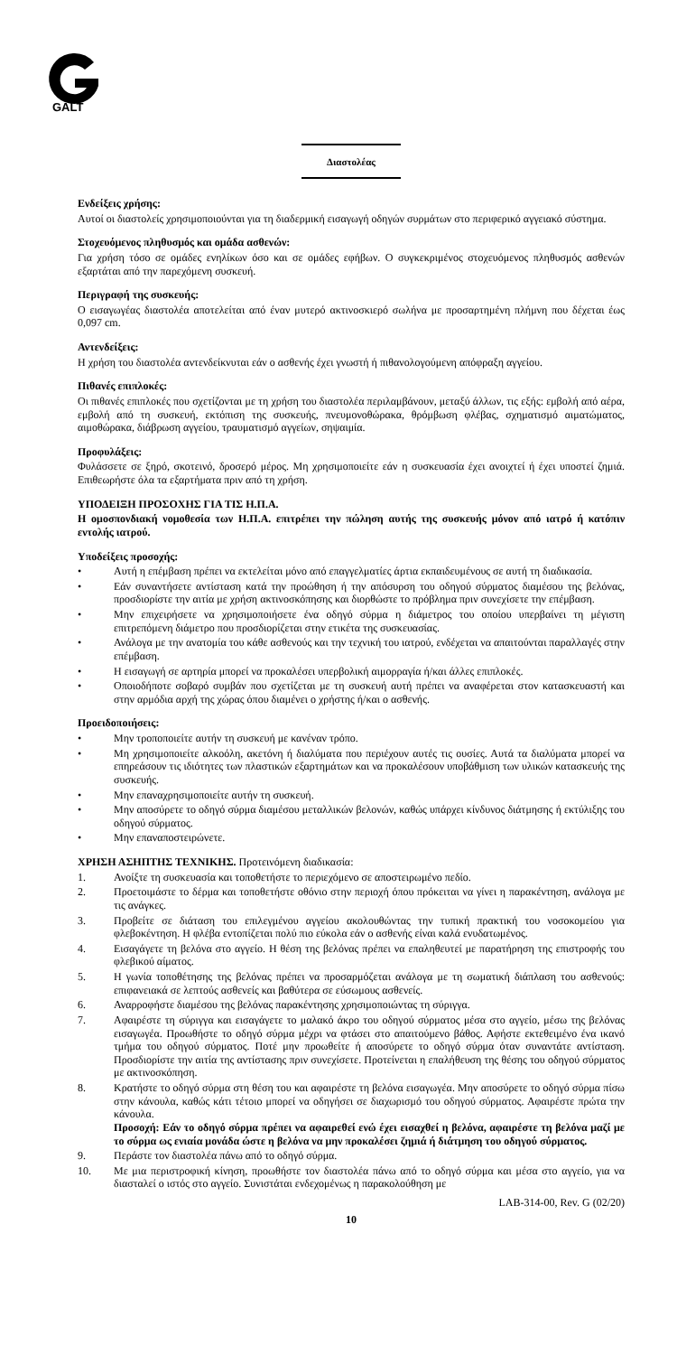GALT
Διαστολέας
Ενδείξεις χρήσης:
Αυτοί οι διαστολείς χρησιμοποιούνται για τη διαδερμική εισαγωγή οδηγών συρμάτων στο περιφερικό αγγειακό σύστημα.
Στοχευόμενος πληθυσμός και ομάδα ασθενών:
Για χρήση τόσο σε ομάδες ενηλίκων όσο και σε ομάδες εφήβων. Ο συγκεκριμένος στοχευόμενος πληθυσμός ασθενών εξαρτάται από την παρεχόμενη συσκευή.
Περιγραφή της συσκευής:
Ο εισαγωγέας διαστολέα αποτελείται από έναν μυτερό ακτινοσκιερό σωλήνα με προσαρτημένη πλήμνη που δέχεται έως 0,097 cm.
Αντενδείξεις:
Η χρήση του διαστολέα αντενδείκνυται εάν ο ασθενής έχει γνωστή ή πιθανολογούμενη απόφραξη αγγείου.
Πιθανές επιπλοκές:
Οι πιθανές επιπλοκές που σχετίζονται με τη χρήση του διαστολέα περιλαμβάνουν, μεταξύ άλλων, τις εξής: εμβολή από αέρα, εμβολή από τη συσκευή, εκτόπιση της συσκευής, πνευμονοθώρακα, θρόμβωση φλέβας, σχηματισμό αιματώματος, αιμοθώρακα, διάβρωση αγγείου, τραυματισμό αγγείων, σηψαιμία.
Προφυλάξεις:
Φυλάσσετε σε ξηρό, σκοτεινό, δροσερό μέρος. Μη χρησιμοποιείτε εάν η συσκευασία έχει ανοιχτεί ή έχει υποστεί ζημιά. Επιθεωρήστε όλα τα εξαρτήματα πριν από τη χρήση.
ΥΠΟΔΕΙΞΗ ΠΡΟΣΟΧΗΣ ΓΙΑ ΤΙΣ Η.Π.Α.
Η ομοσπονδιακή νομοθεσία των Η.Π.Α. επιτρέπει την πώληση αυτής της συσκευής μόνον από ιατρό ή κατόπιν εντολής ιατρού.
Υποδείξεις προσοχής:
• Αυτή η επέμβαση πρέπει να εκτελείται μόνο από επαγγελματίες άρτια εκπαιδευμένους σε αυτή τη διαδικασία.
• Εάν συναντήσετε αντίσταση κατά την προώθηση ή την απόσυρση του οδηγού σύρματος διαμέσου της βελόνας, προσδιορίστε την αιτία με χρήση ακτινοσκόπησης και διορθώστε το πρόβλημα πριν συνεχίσετε την επέμβαση.
• Μην επιχειρήσετε να χρησιμοποιήσετε ένα οδηγό σύρμα η διάμετρος του οποίου υπερβαίνει τη μέγιστη επιτρεπόμενη διάμετρο που προσδιορίζεται στην ετικέτα της συσκευασίας.
• Ανάλογα με την ανατομία του κάθε ασθενούς και την τεχνική του ιατρού, ενδέχεται να απαιτούνται παραλλαγές στην επέμβαση.
• Η εισαγωγή σε αρτηρία μπορεί να προκαλέσει υπερβολική αιμορραγία ή/και άλλες επιπλοκές.
• Οποιοδήποτε σοβαρό συμβάν που σχετίζεται με τη συσκευή αυτή πρέπει να αναφέρεται στον κατασκευαστή και στην αρμόδια αρχή της χώρας όπου διαμένει ο χρήστης ή/και ο ασθενής.
Προειδοποιήσεις:
• Μην τροποποιείτε αυτήν τη συσκευή με κανέναν τρόπο.
• Μη χρησιμοποιείτε αλκοόλη, ακετόνη ή διαλύματα που περιέχουν αυτές τις ουσίες. Αυτά τα διαλύματα μπορεί να επηρεάσουν τις ιδιότητες των πλαστικών εξαρτημάτων και να προκαλέσουν υποβάθμιση των υλικών κατασκευής της συσκευής.
• Μην επαναχρησιμοποιείτε αυτήν τη συσκευή.
• Μην αποσύρετε το οδηγό σύρμα διαμέσου μεταλλικών βελονών, καθώς υπάρχει κίνδυνος διάτμησης ή εκτύλιξης του οδηγού σύρματος.
• Μην επαναποστειρώνετε.
ΧΡΗΣΗ ΑΣΗΠΤΗΣ ΤΕΧΝΙΚΗΣ. Προτεινόμενη διαδικασία:
1. Ανοίξτε τη συσκευασία και τοποθετήστε το περιεχόμενο σε αποστειρωμένο πεδίο.
2. Προετοιμάστε το δέρμα και τοποθετήστε οθόνιο στην περιοχή όπου πρόκειται να γίνει η παρακέντηση, ανάλογα με τις ανάγκες.
3. Προβείτε σε διάταση του επιλεγμένου αγγείου ακολουθώντας την τυπική πρακτική του νοσοκομείου για φλεβοκέντηση. Η φλέβα εντοπίζεται πολύ πιο εύκολα εάν ο ασθενής είναι καλά ενυδατωμένος.
4. Εισαγάγετε τη βελόνα στο αγγείο. Η θέση της βελόνας πρέπει να επαληθευτεί με παρατήρηση της επιστροφής του φλεβικού αίματος.
5. Η γωνία τοποθέτησης της βελόνας πρέπει να προσαρμόζεται ανάλογα με τη σωματική διάπλαση του ασθενούς: επιφανειακά σε λεπτούς ασθενείς και βαθύτερα σε εύσωμους ασθενείς.
6. Αναρροφήστε διαμέσου της βελόνας παρακέντησης χρησιμοποιώντας τη σύριγγα.
7. Αφαιρέστε τη σύριγγα και εισαγάγετε το μαλακό άκρο του οδηγού σύρματος μέσα στο αγγείο, μέσω της βελόνας εισαγωγέα. Προωθήστε το οδηγό σύρμα μέχρι να φτάσει στο απαιτούμενο βάθος. Αφήστε εκτεθειμένο ένα ικανό τμήμα του οδηγού σύρματος. Ποτέ μην προωθείτε ή αποσύρετε το οδηγό σύρμα όταν συναντάτε αντίσταση. Προσδιορίστε την αιτία της αντίστασης πριν συνεχίσετε. Προτείνεται η επαλήθευση της θέσης του οδηγού σύρματος με ακτινοσκόπηση.
8. Κρατήστε το οδηγό σύρμα στη θέση του και αφαιρέστε τη βελόνα εισαγωγέα. Μην αποσύρετε το οδηγό σύρμα πίσω στην κάνουλα, καθώς κάτι τέτοιο μπορεί να οδηγήσει σε διαχωρισμό του οδηγού σύρματος. Αφαιρέστε πρώτα την κάνουλα.
Προσοχή: Εάν το οδηγό σύρμα πρέπει να αφαιρεθεί ενώ έχει εισαχθεί η βελόνα, αφαιρέστε τη βελόνα μαζί με το σύρμα ως ενιαία μονάδα ώστε η βελόνα να μην προκαλέσει ζημιά ή διάτμηση του οδηγού σύρματος.
9. Περάστε τον διαστολέα πάνω από το οδηγό σύρμα.
10. Με μια περιστροφική κίνηση, προωθήστε τον διαστολέα πάνω από το οδηγό σύρμα και μέσα στο αγγείο, για να διασταλεί ο ιστός στο αγγείο. Συνιστάται ενδεχομένως η παρακολούθηση με
LAB-314-00, Rev. G (02/20)
10